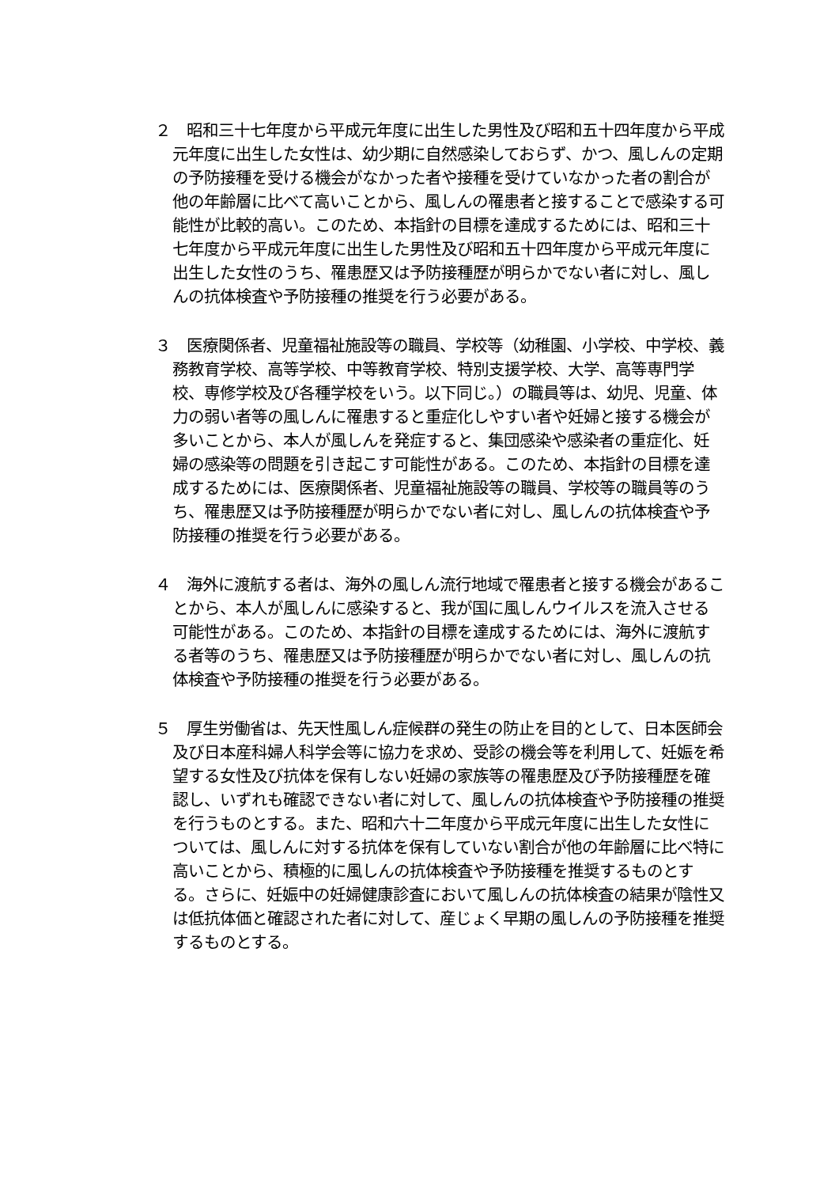２　昭和三十七年度から平成元年度に出生した男性及び昭和五十四年度から平成元年度に出生した女性は、幼少期に自然感染しておらず、かつ、風しんの定期の予防接種を受ける機会がなかった者や接種を受けていなかった者の割合が他の年齢層に比べて高いことから、風しんの罹患者と接することで感染する可能性が比較的高い。このため、本指針の目標を達成するためには、昭和三十七年度から平成元年度に出生した男性及び昭和五十四年度から平成元年度に出生した女性のうち、罹患歴又は予防接種歴が明らかでない者に対し、風しんの抗体検査や予防接種の推奨を行う必要がある。
３　医療関係者、児童福祉施設等の職員、学校等（幼稚園、小学校、中学校、義務教育学校、高等学校、中等教育学校、特別支援学校、大学、高等専門学校、専修学校及び各種学校をいう。以下同じ。）の職員等は、幼児、児童、体力の弱い者等の風しんに罹患すると重症化しやすい者や妊婦と接する機会が多いことから、本人が風しんを発症すると、集団感染や感染者の重症化、妊婦の感染等の問題を引き起こす可能性がある。このため、本指針の目標を達成するためには、医療関係者、児童福祉施設等の職員、学校等の職員等のうち、罹患歴又は予防接種歴が明らかでない者に対し、風しんの抗体検査や予防接種の推奨を行う必要がある。
４　海外に渡航する者は、海外の風しん流行地域で罹患者と接する機会があることから、本人が風しんに感染すると、我が国に風しんウイルスを流入させる可能性がある。このため、本指針の目標を達成するためには、海外に渡航する者等のうち、罹患歴又は予防接種歴が明らかでない者に対し、風しんの抗体検査や予防接種の推奨を行う必要がある。
５　厚生労働省は、先天性風しん症候群の発生の防止を目的として、日本医師会及び日本産科婦人科学会等に協力を求め、受診の機会等を利用して、妊娠を希望する女性及び抗体を保有しない妊婦の家族等の罹患歴及び予防接種歴を確認し、いずれも確認できない者に対して、風しんの抗体検査や予防接種の推奨を行うものとする。また、昭和六十二年度から平成元年度に出生した女性については、風しんに対する抗体を保有していない割合が他の年齢層に比べ特に高いことから、積極的に風しんの抗体検査や予防接種を推奨するものとする。さらに、妊娠中の妊婦健康診査において風しんの抗体検査の結果が陰性又は低抗体価と確認された者に対して、産じょく早期の風しんの予防接種を推奨するものとする。